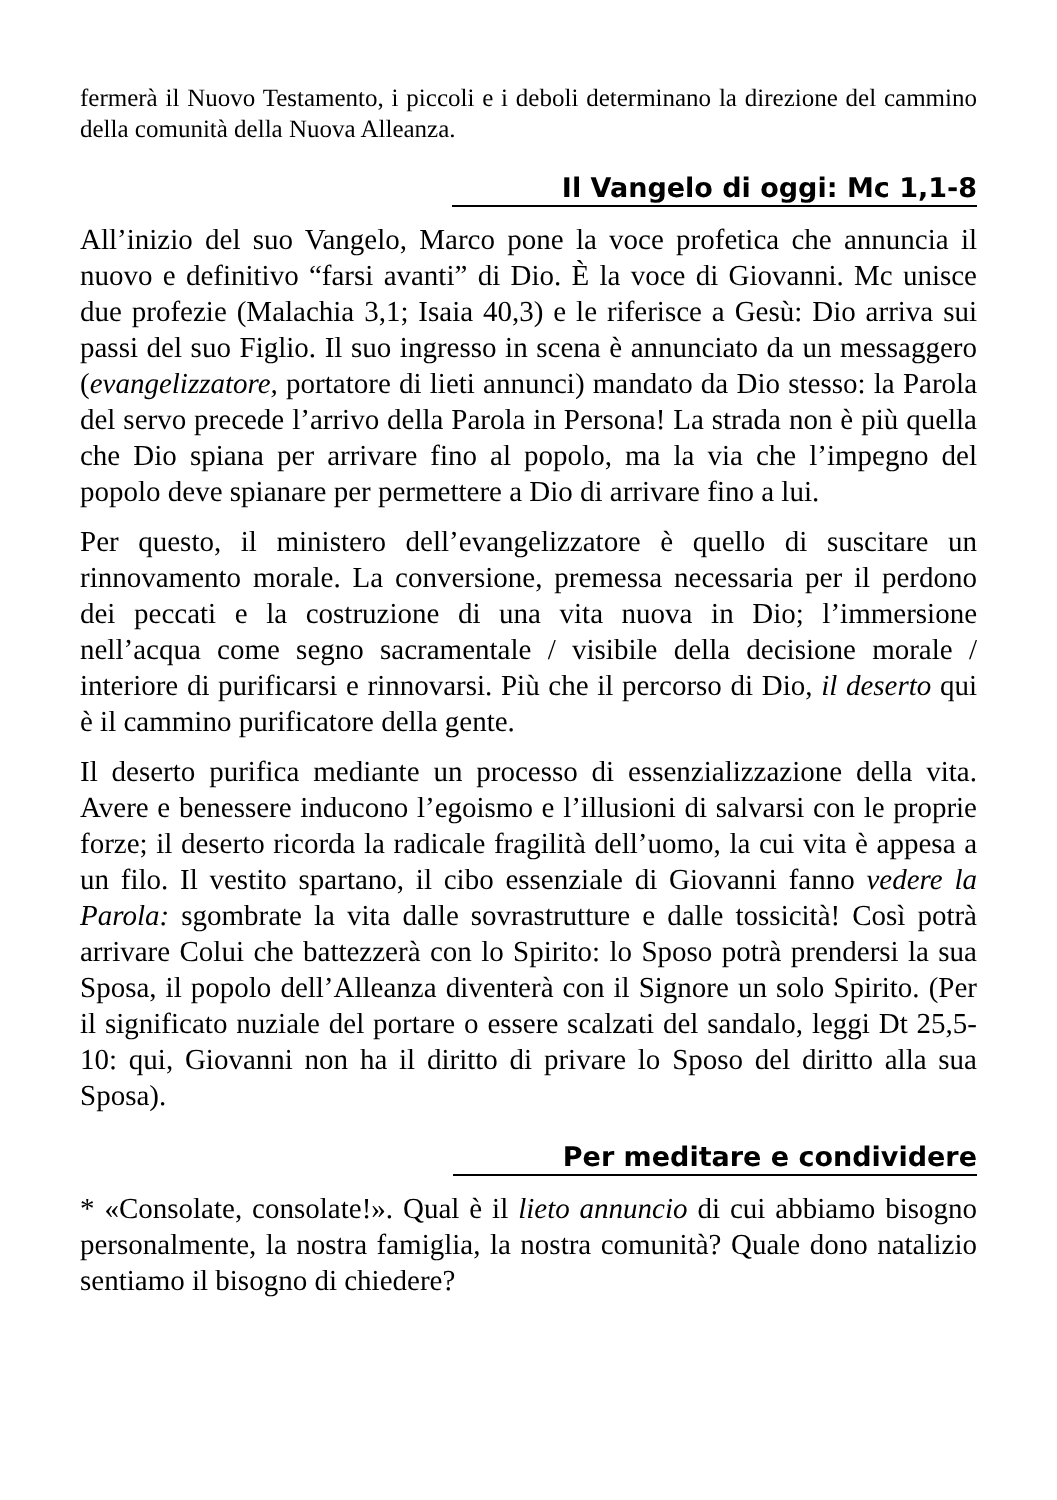fermerà il Nuovo Testamento, i piccoli e i deboli determinano la direzione del cammino della comunità della Nuova Alleanza.
Il Vangelo di oggi: Mc 1,1-8
All’inizio del suo Vangelo, Marco pone la voce profetica che annuncia il nuovo e definitivo “farsi avanti” di Dio. È la voce di Giovanni. Mc unisce due profezie (Malachia 3,1; Isaia 40,3) e le riferisce a Gesù: Dio arriva sui passi del suo Figlio. Il suo ingresso in scena è annunciato da un messaggero (evangelizzatore, portatore di lieti annunci) mandato da Dio stesso: la Parola del servo precede l’arrivo della Parola in Persona! La strada non è più quella che Dio spiana per arrivare fino al popolo, ma la via che l’impegno del popolo deve spianare per permettere a Dio di arrivare fino a lui.
Per questo, il ministero dell’evangelizzatore è quello di suscitare un rinnovamento morale. La conversione, premessa necessaria per il perdono dei peccati e la costruzione di una vita nuova in Dio; l’immersione nell’acqua come segno sacramentale / visibile della decisione morale / interiore di purificarsi e rinnovarsi. Più che il percorso di Dio, il deserto qui è il cammino purificatore della gente.
Il deserto purifica mediante un processo di essenzializzazione della vita. Avere e benessere inducono l’egoismo e l’illusioni di salvarsi con le proprie forze; il deserto ricorda la radicale fragilità dell’uomo, la cui vita è appesa a un filo. Il vestito spartano, il cibo essenziale di Giovanni fanno vedere la Parola: sgombrate la vita dalle sovrastrutture e dalle tossicità! Così potrà arrivare Colui che battezzerà con lo Spirito: lo Sposo potrà prendersi la sua Sposa, il popolo dell’Alleanza diventerà con il Signore un solo Spirito. (Per il significato nuziale del portare o essere scalzati del sandalo, leggi Dt 25,5-10: qui, Giovanni non ha il diritto di privare lo Sposo del diritto alla sua Sposa).
Per meditare e condividere
* «Consolate, consolate!». Qual è il lieto annuncio di cui abbiamo bisogno personalmente, la nostra famiglia, la nostra comunità? Quale dono natalizio sentiamo il bisogno di chiedere?